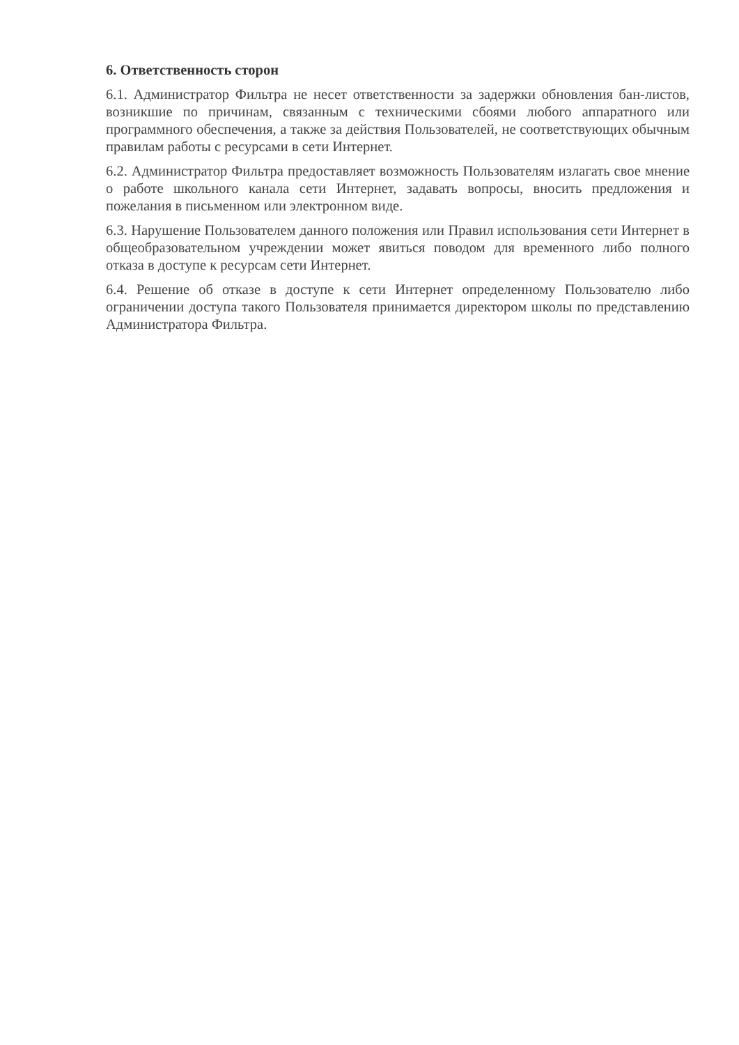6. Ответственность сторон
6.1. Администратор Фильтра не несет ответственности за задержки обновления бан-листов, возникшие по причинам, связанным с техническими сбоями любого аппаратного или программного обеспечения, а также за действия Пользователей, не соответствующих обычным правилам работы с ресурсами в сети Интернет.
6.2. Администратор Фильтра предоставляет возможность Пользователям излагать свое мнение о работе школьного канала сети Интернет, задавать вопросы, вносить предложения и пожелания в письменном или электронном виде.
6.3. Нарушение Пользователем данного положения или Правил использования сети Интернет в общеобразовательном учреждении может явиться поводом для временного либо полного отказа в доступе к ресурсам сети Интернет.
6.4. Решение об отказе в доступе к сети Интернет определенному Пользователю либо ограничении доступа такого Пользователя принимается директором школы по представлению Администратора Фильтра.